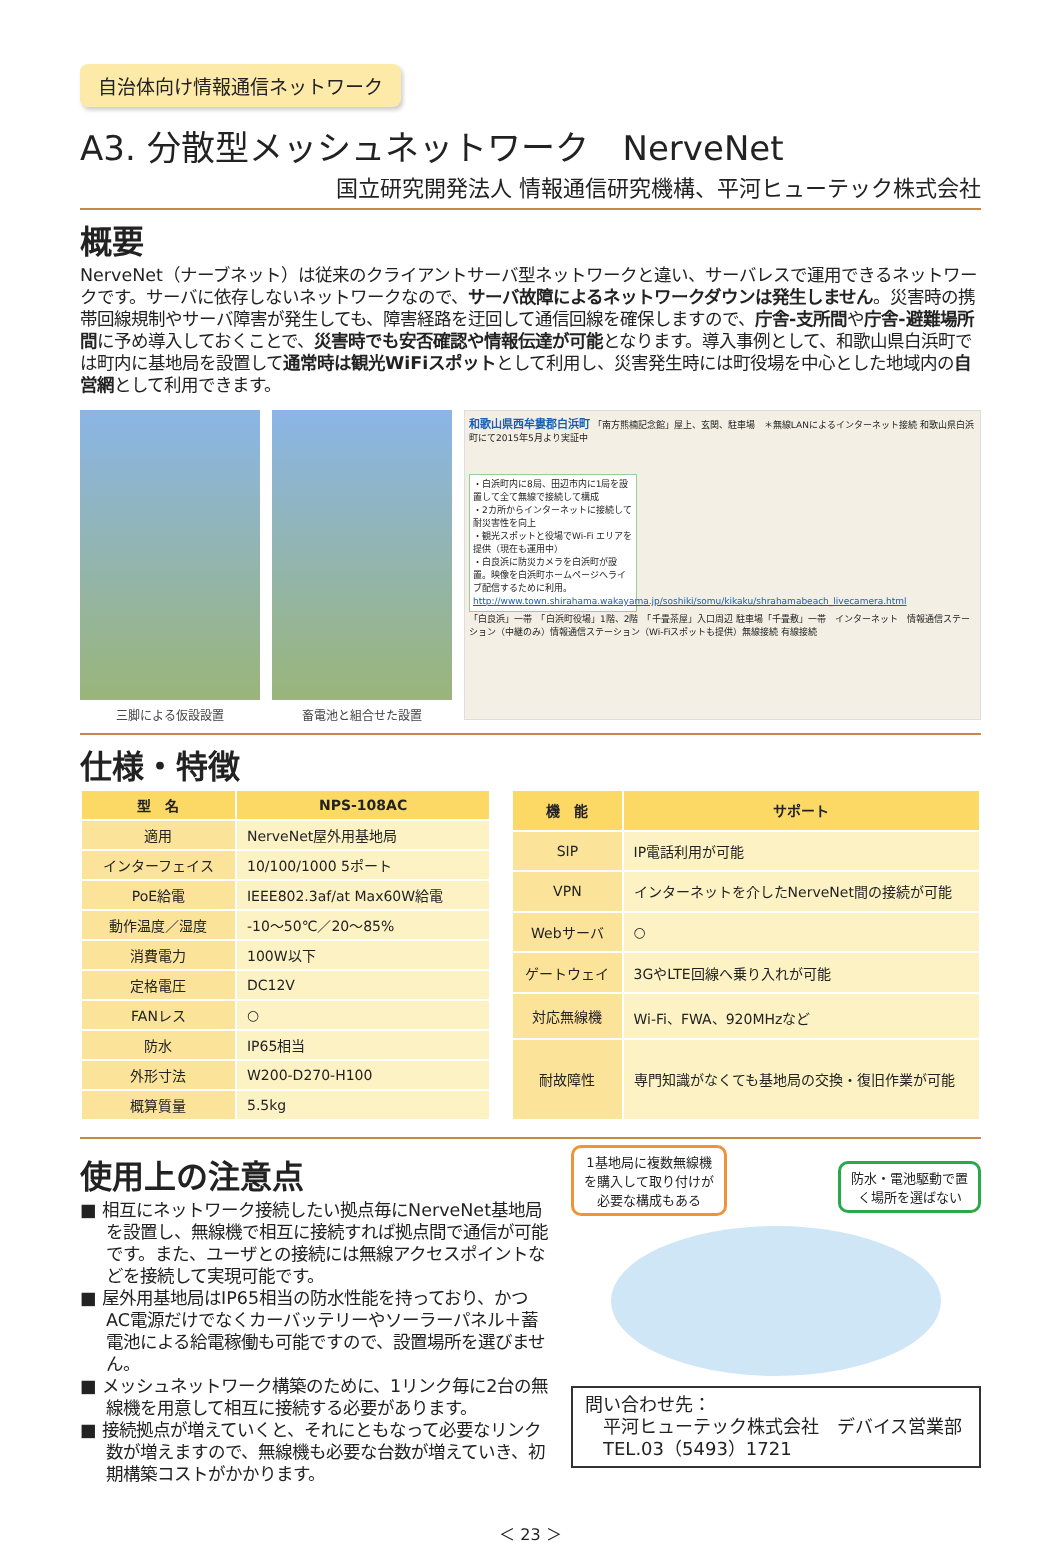自治体向け情報通信ネットワーク
A3. 分散型メッシュネットワーク　NerveNet
国立研究開発法人 情報通信研究機構、平河ヒューテック株式会社
概要
NerveNet（ナーブネット）は従来のクライアントサーバ型ネットワークと違い、サーバレスで運用できるネットワークです。サーバに依存しないネットワークなので、サーバ故障によるネットワークダウンは発生しません。災害時の携帯回線規制やサーバ障害が発生しても、障害経路を迂回して通信回線を確保しますので、庁舎-支所間や庁舎-避難場所間に予め導入しておくことで、災害時でも安否確認や情報伝達が可能となります。導入事例として、和歌山県白浜町では町内に基地局を設置して通常時は観光WiFiスポットとして利用し、災害発生時には町役場を中心とした地域内の自営網として利用できます。
三脚による仮設設置 畜電池と組合せた設置
和歌山県西牟婁郡白浜町 「南方熊楠記念館」屋上、玄関、駐車場　＊無線LANによるインターネット接続 和歌山県白浜町にて2015年5月より実証中
・白浜町内に8局、田辺市内に1局を設置して全て無線で接続して構成
・2カ所からインターネットに接続して耐災害性を向上
・観光スポットと役場でWi-Fi エリアを提供（現在も運用中）
・白良浜に防災カメラを白浜町が設置。映像を白浜町ホームページへライブ配信するために利用。
http://www.town.shirahama.wakayama.jp/soshiki/somu/kikaku/shrahamabeach_livecamera.html
「白良浜」一帯　「白浜町役場」1階、2階　「千畳茶屋」入口周辺 駐車場「千畳敷」一帯　インターネット　情報通信ステーション（中継のみ）情報通信ステーション（Wi-Fiスポットも提供）無線接続 有線接続
仕様・特徴
| 型 名 | NPS-108AC |
| --- | --- |
| 適用 | NerveNet屋外用基地局 |
| インターフェイス | 10/100/1000 5ポート |
| PoE給電 | IEEE802.3af/at Max60W給電 |
| 動作温度／湿度 | -10～50℃／20～85% |
| 消費電力 | 100W以下 |
| 定格電圧 | DC12V |
| FANレス | ○ |
| 防水 | IP65相当 |
| 外形寸法 | W200-D270-H100 |
| 概算質量 | 5.5kg |
| 機 能 | サポート |
| --- | --- |
| SIP | IP電話利用が可能 |
| VPN | インターネットを介したNerveNet間の接続が可能 |
| Webサーバ | ○ |
| ゲートウェイ | 3GやLTE回線へ乗り入れが可能 |
| 対応無線機 | Wi-Fi、FWA、920MHzなど |
| 耐故障性 | 専門知識がなくても基地局の交換・復旧作業が可能 |
使用上の注意点
■ 相互にネットワーク接続したい拠点毎にNerveNet基地局を設置し、無線機で相互に接続すれば拠点間で通信が可能です。また、ユーザとの接続には無線アクセスポイントなどを接続して実現可能です。
■ 屋外用基地局はIP65相当の防水性能を持っており、かつAC電源だけでなくカーバッテリーやソーラーパネル＋蓄電池による給電稼働も可能ですので、設置場所を選びません。
■ メッシュネットワーク構築のために、1リンク毎に2台の無線機を用意して相互に接続する必要があります。
■ 接続拠点が増えていくと、それにともなって必要なリンク数が増えますので、無線機も必要な台数が増えていき、初期構築コストがかかります。
1基地局に複数無線機
を購入して取り付けが
必要な構成もある
防水・電池駆動で置
く場所を選ばない
問い合わせ先：
　平河ヒューテック株式会社　デバイス営業部
　TEL.03（5493）1721
＜ 23 ＞